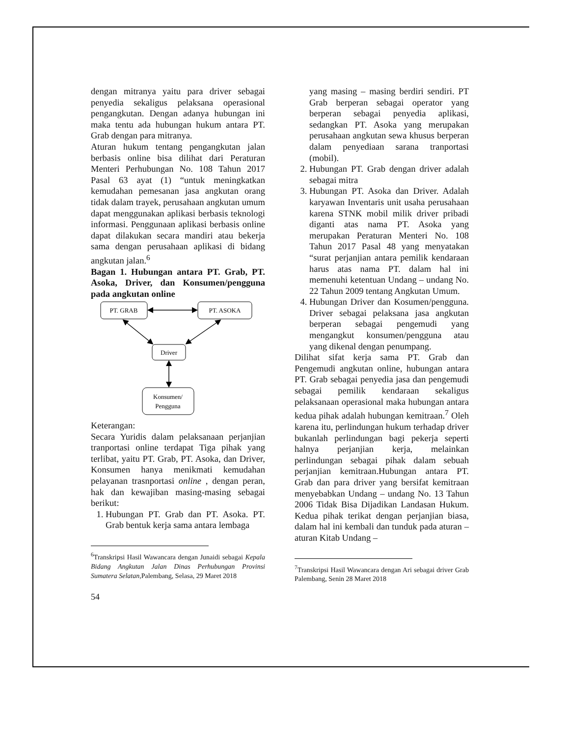dengan mitranya yaitu para driver sebagai penyedia sekaligus pelaksana operasional pengangkutan. Dengan adanya hubungan ini maka tentu ada hubungan hukum antara PT. Grab dengan para mitranya.
Aturan hukum tentang pengangkutan jalan berbasis online bisa dilihat dari Peraturan Menteri Perhubungan No. 108 Tahun 2017 Pasal 63 ayat (1) “untuk meningkatkan kemudahan pemesanan jasa angkutan orang tidak dalam trayek, perusahaan angkutan umum dapat menggunakan aplikasi berbasis teknologi informasi. Penggunaan aplikasi berbasis online dapat dilakukan secara mandiri atau bekerja sama dengan perusahaan aplikasi di bidang angkutan jalan.<sup>6</sup>
Bagan 1. Hubungan antara PT. Grab, PT. Asoka, Driver, dan Konsumen/pengguna pada angkutan online
PT. GRAB
PT. ASOKA
Driver
Konsumen/
Pengguna
Keterangan:
Secara Yuridis dalam pelaksanaan perjanjian tranportasi online terdapat Tiga pihak yang terlibat, yaitu PT. Grab, PT. Asoka, dan Driver, Konsumen hanya menikmati kemudahan pelayanan trasnportasi online , dengan peran, hak dan kewajiban masing-masing sebagai berikut:
1. Hubungan PT. Grab dan PT. Asoka. PT. Grab bentuk kerja sama antara lembaga
<sup>6</sup> Transkripsi Hasil Wawancara dengan Junaidi sebagai Kepala Bidang Angkutan Jalan Dinas Perhubungan Provinsi Sumatera Selatan, Palembang, Selasa, 29 Maret 2018
54
yang masing – masing berdiri sendiri. PT Grab berperan sebagai operator yang berperan sebagai penyedia aplikasi, sedangkan PT. Asoka yang merupakan perusahaan angkutan sewa khusus berperan dalam penyediaan sarana tranportasi (mobil).
2. Hubungan PT. Grab dengan driver adalah sebagai mitra
3. Hubungan PT. Asoka dan Driver. Adalah karyawan Inventaris unit usaha perusahaan karena STNK mobil milik driver pribadi diganti atas nama PT. Asoka yang merupakan Peraturan Menteri No. 108 Tahun 2017 Pasal 48 yang menyatakan “surat perjanjian antara pemilik kendaraan harus atas nama PT. dalam hal ini memenuhi ketentuan Undang – undang No. 22 Tahun 2009 tentang Angkutan Umum.
4. Hubungan Driver dan Kosumen/pengguna. Driver sebagai pelaksana jasa angkutan berperan sebagai pengemudi yang mengangkut konsumen/pengguna atau yang dikenal dengan penumpang.
Dilihat sifat kerja sama PT. Grab dan Pengemudi angkutan online, hubungan antara PT. Grab sebagai penyedia jasa dan pengemudi sebagai pemilik kendaraan sekaligus pelaksanaan operasional maka hubungan antara kedua pihak adalah hubungan kemitraan.<sup>7</sup> Oleh karena itu, perlindungan hukum terhadap driver bukanlah perlindungan bagi pekerja seperti halnya perjanjian kerja, melainkan perlindungan sebagai pihak dalam sebuah perjanjian kemitraan.Hubungan antara PT. Grab dan para driver yang bersifat kemitraan menyebabkan Undang – undang No. 13 Tahun 2006 Tidak Bisa Dijadikan Landasan Hukum. Kedua pihak terikat dengan perjanjian biasa, dalam hal ini kembali dan tunduk pada aturan – aturan Kitab Undang –
<sup>7</sup> Transkripsi Hasil Wawancara dengan Ari sebagai driver Grab Palembang, Senin 28 Maret 2018